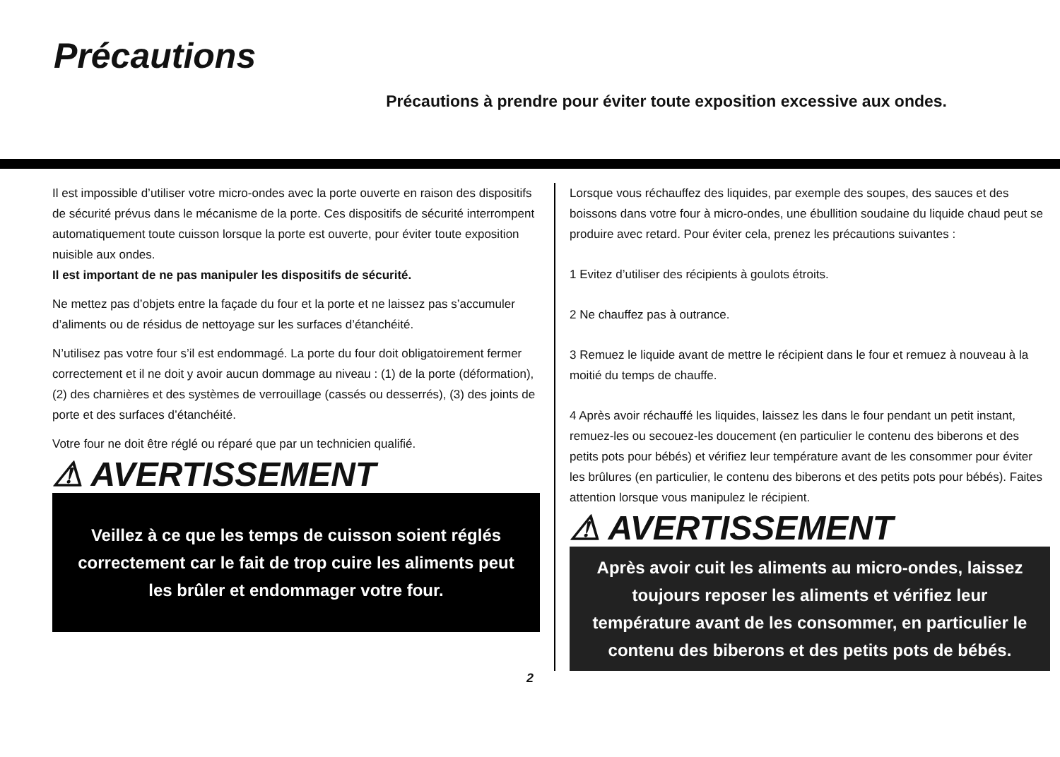Précautions
Précautions à prendre pour éviter toute exposition excessive aux ondes.
Il est impossible d’utiliser votre micro-ondes avec la porte ouverte en raison des dispositifs de sécurité prévus dans le mécanisme de la porte. Ces dispositifs de sécurité interrompent automatiquement toute cuisson lorsque la porte est ouverte, pour éviter toute exposition nuisible aux ondes.
Il est important de ne pas manipuler les dispositifs de sécurité.
Ne mettez pas d’objets entre la façade du four et la porte et ne laissez pas s’accumuler d’aliments ou de résidus de nettoyage sur les surfaces d’étanchéité.
N’utilisez pas votre four s’il est endommagé. La porte du four doit obligatoirement fermer correctement et il ne doit y avoir aucun dommage au niveau : (1) de la porte (déformation), (2) des charnières et des systèmes de verrouillage (cassés ou desserrés), (3) des joints de porte et des surfaces d’étanchéité.
Votre four ne doit être réglé ou réparé que par un technicien qualifié.
⚠ AVERTISSEMENT
Veillez à ce que les temps de cuisson soient réglés correctement car le fait de trop cuire les aliments peut les brûler et endommager votre four.
Lorsque vous réchauffez des liquides, par exemple des soupes, des sauces et des boissons dans votre four à micro-ondes, une ébullition soudaine du liquide chaud peut se produire avec retard. Pour éviter cela, prenez les précautions suivantes :
1 Evitez d’utiliser des récipients à goulots étroits.
2 Ne chauffez pas à outrance.
3 Remuez le liquide avant de mettre le récipient dans le four et remuez à nouveau à la moitié du temps de chauffe.
4 Après avoir réchauffé les liquides, laissez les dans le four pendant un petit instant, remuez-les ou secouez-les doucement (en particulier le contenu des biberons et des petits pots pour bébés) et vérifiez leur température avant de les consommer pour éviter les brûlures (en particulier, le contenu des biberons et des petits pots pour bébés). Faites attention lorsque vous manipulez le récipient.
⚠ AVERTISSEMENT
Après avoir cuit les aliments au micro-ondes, laissez toujours reposer les aliments et vérifiez leur température avant de les consommer, en particulier le contenu des biberons et des petits pots de bébés.
2